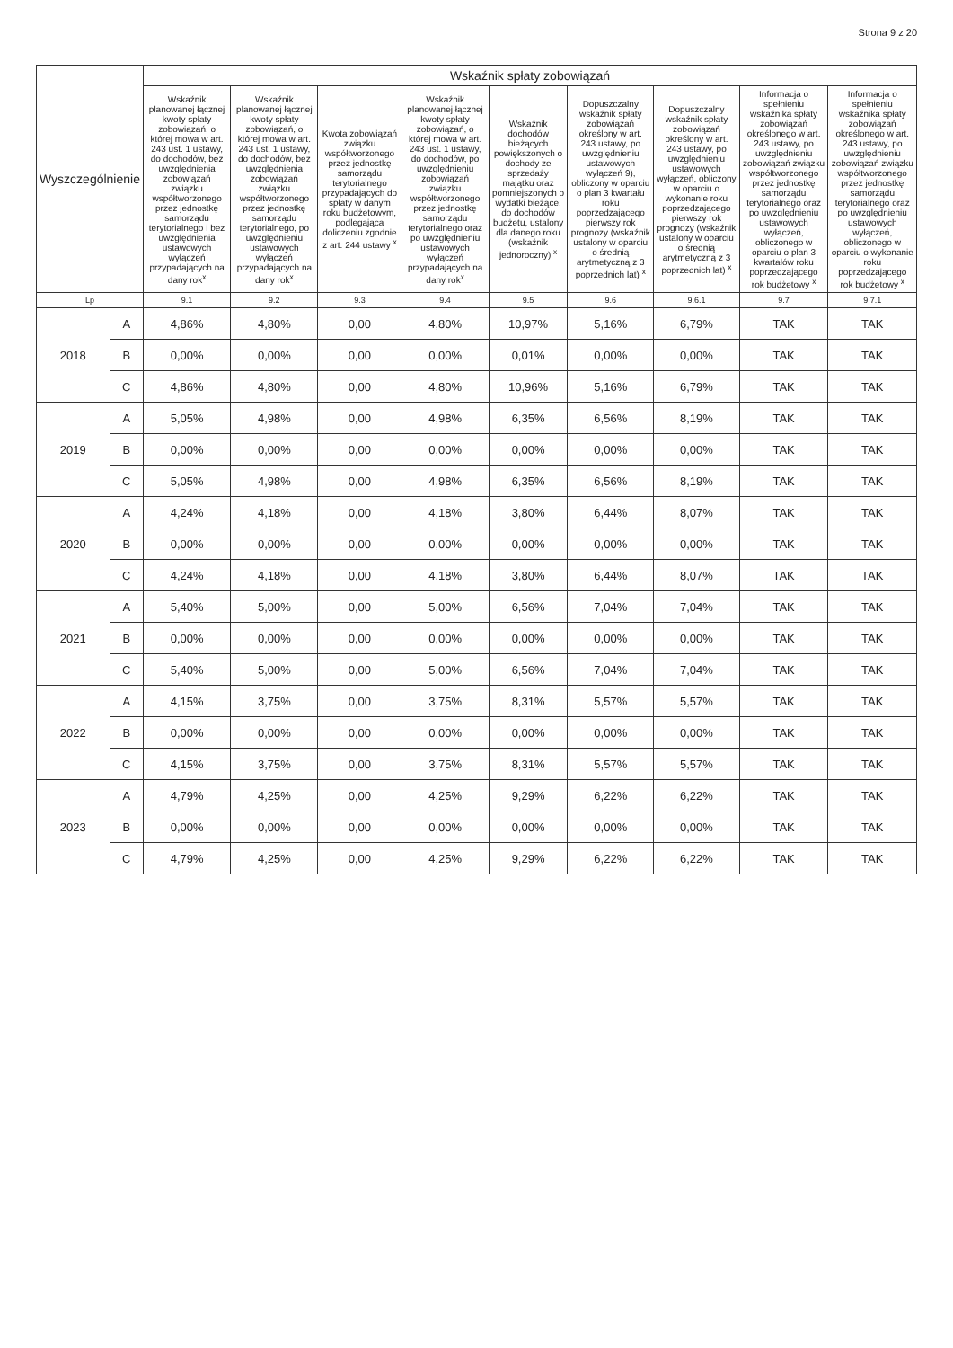Strona 9 z 20
| Wyszczególnienie | | Wskaźnik spłaty zobowiązań | | | | | | | | |
| --- | --- | --- | --- | --- | --- | --- | --- | --- | --- | --- |
| | | Wskaźnik planowanej łącznej kwoty spłaty zobowiązań, o której mowa w art. 243 ust. 1 ustawy, do dochodów, bez uwzględnienia zobowiązań związku współtworzonego przez jednostkę samorządu terytorialnego i bez uwzględnienia ustawowych wyłączeń przypadających na dany rok<sup>x</sup> | Wskaźnik planowanej łącznej kwoty spłaty zobowiązań, o której mowa w art. 243 ust. 1 ustawy, do dochodów, bez uwzględnienia zobowiązań związku współtworzonego przez jednostkę samorządu terytorialnego, po uwzględnieniu ustawowych wyłączeń przypadających na dany rok<sup>x</sup> | Kwota zobowiązań związku współtworzonego przez jednostkę samorządu terytorialnego przypadających do spłaty w danym roku budżetowym, podlegająca doliczeniu zgodnie z art. 244 ustawy <sup>x</sup> | Wskaźnik planowanej łącznej kwoty spłaty zobowiązań, o której mowa w art. 243 ust. 1 ustawy, do dochodów, po uwzględnieniu zobowiązań związku współtworzonego przez jednostkę samorządu terytorialnego oraz po uwzględnieniu ustawowych wyłączeń przypadających na dany rok<sup>x</sup> | Wskaźnik dochodów bieżących powiększonych o dochody ze sprzedaży majątku oraz pomniejszonych o wydatki bieżące, do dochodów budżetu, ustalony dla danego roku (wskaźnik jednoroczny) <sup>x</sup> | Dopuszczalny wskaźnik spłaty zobowiązań określony w art. 243 ustawy, po uwzględnieniu ustawowych wyłączeń 9), obliczony w oparciu o plan 3 kwartału roku poprzedzającego pierwszy rok prognozy (wskaźnik ustalony w oparciu o średnią arytmetyczną z 3 poprzednich lat) <sup>x</sup> | Dopuszczalny wskaźnik spłaty zobowiązań określony w art. 243 ustawy, po uwzględnieniu ustawowych wyłączeń, obliczony w oparciu o wykonanie roku poprzedzającego pierwszy rok prognozy (wskaźnik ustalony w oparciu o średnią arytmetyczną z 3 poprzednich lat) <sup>x</sup> | Informacja o spełnieniu wskaźnika spłaty zobowiązań określonego w art. 243 ustawy, po uwzględnieniu zobowiązań związku współtworzonego przez jednostkę samorządu terytorialnego oraz po uwzględnieniu ustawowych wyłączeń, obliczonego w oparciu o plan 3 kwartałów roku poprzedzającego rok budżetowy <sup>x</sup> | Informacja o spełnieniu wskaźnika spłaty zobowiązań określonego w art. 243 ustawy, po uwzględnieniu zobowiązań związku współtworzonego przez jednostkę samorządu terytorialnego oraz po uwzględnieniu ustawowych wyłączeń, obliczonego w oparciu o wykonanie roku poprzedzającego rok budżetowy <sup>x</sup> |
| Lp | | 9.1 | 9.2 | 9.3 | 9.4 | 9.5 | 9.6 | 9.6.1 | 9.7 | 9.7.1 |
| 2018 | A | 4,86% | 4,80% | 0,00 | 4,80% | 10,97% | 5,16% | 6,79% | TAK | TAK |
| | B | 0,00% | 0,00% | 0,00 | 0,00% | 0,01% | 0,00% | 0,00% | TAK | TAK |
| | C | 4,86% | 4,80% | 0,00 | 4,80% | 10,96% | 5,16% | 6,79% | TAK | TAK |
| 2019 | A | 5,05% | 4,98% | 0,00 | 4,98% | 6,35% | 6,56% | 8,19% | TAK | TAK |
| | B | 0,00% | 0,00% | 0,00 | 0,00% | 0,00% | 0,00% | 0,00% | TAK | TAK |
| | C | 5,05% | 4,98% | 0,00 | 4,98% | 6,35% | 6,56% | 8,19% | TAK | TAK |
| 2020 | A | 4,24% | 4,18% | 0,00 | 4,18% | 3,80% | 6,44% | 8,07% | TAK | TAK |
| | B | 0,00% | 0,00% | 0,00 | 0,00% | 0,00% | 0,00% | 0,00% | TAK | TAK |
| | C | 4,24% | 4,18% | 0,00 | 4,18% | 3,80% | 6,44% | 8,07% | TAK | TAK |
| 2021 | A | 5,40% | 5,00% | 0,00 | 5,00% | 6,56% | 7,04% | 7,04% | TAK | TAK |
| | B | 0,00% | 0,00% | 0,00 | 0,00% | 0,00% | 0,00% | 0,00% | TAK | TAK |
| | C | 5,40% | 5,00% | 0,00 | 5,00% | 6,56% | 7,04% | 7,04% | TAK | TAK |
| 2022 | A | 4,15% | 3,75% | 0,00 | 3,75% | 8,31% | 5,57% | 5,57% | TAK | TAK |
| | B | 0,00% | 0,00% | 0,00 | 0,00% | 0,00% | 0,00% | 0,00% | TAK | TAK |
| | C | 4,15% | 3,75% | 0,00 | 3,75% | 8,31% | 5,57% | 5,57% | TAK | TAK |
| 2023 | A | 4,79% | 4,25% | 0,00 | 4,25% | 9,29% | 6,22% | 6,22% | TAK | TAK |
| | B | 0,00% | 0,00% | 0,00 | 0,00% | 0,00% | 0,00% | 0,00% | TAK | TAK |
| | C | 4,79% | 4,25% | 0,00 | 4,25% | 9,29% | 6,22% | 6,22% | TAK | TAK |